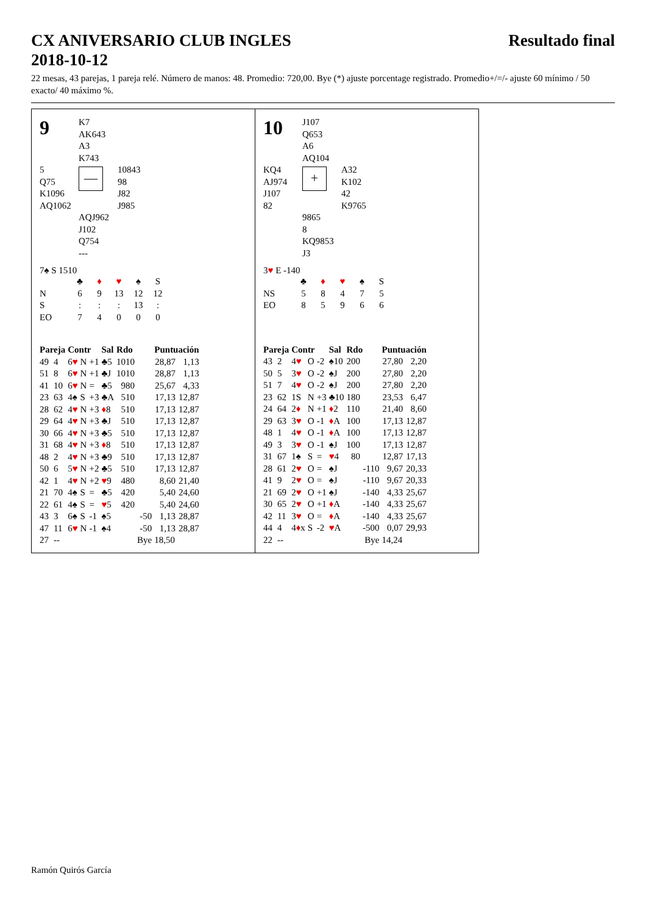CX ANIVERSARIO CLUB INGLES
2018-10-12
Resultado final
22 mesas, 43 parejas, 1 pareja relé. Número de manos: 48. Promedio: 720,00. Bye (*) ajuste porcentage registrado. Promedio+/=/- ajuste 60 mínimo / 50 exacto/ 40 máximo %.
| 9 | K7 AK643 A3 K743 | |
| 5 Q75 K1096 AQ1062 | — | 10843 98 J82 J985 |
| | AQJ962 J102 Q754 --- | |
7♠ S 1510
| | ♣ | ♦ | ♥ | ♠ | S |
| N | 6 | 9 | 13 | 12 | 12 |
| S | : | : | : | 13 | : |
| EO | 7 | 4 | 0 | 0 | 0 |
| Pareja | | Contr | | | Sal | Rdo | | Puntuación | |
| --- | --- | --- | --- | --- | --- | --- | --- | --- | --- |
| 49 | 4 | 6 ♥ | N | +1 | ♣5 | 1010 | | 28,87 | 1,13 |
| 51 | 8 | 6 ♥ | N | +1 | ♣J | 1010 | | 28,87 | 1,13 |
| 41 | 10 | 6 ♥ | N | = | ♣5 | 980 | | 25,67 | 4,33 |
| 23 | 63 | 4♠ | S | +3 | ♣A | 510 | | 17,13 | 12,87 |
| 28 | 62 | 4 ♥ | N | +3 | ♦ 8 | 510 | | 17,13 | 12,87 |
| 29 | 64 | 4 ♥ | N | +3 | ♣J | 510 | | 17,13 | 12,87 |
| 30 | 66 | 4 ♥ | N | +3 | ♣5 | 510 | | 17,13 | 12,87 |
| 31 | 68 | 4 ♥ | N | +3 | ♦ 8 | 510 | | 17,13 | 12,87 |
| 48 | 2 | 4 ♥ | N | +3 | ♣9 | 510 | | 17,13 | 12,87 |
| 50 | 6 | 5 ♥ | N | +2 | ♣5 | 510 | | 17,13 | 12,87 |
| 42 | 1 | 4 ♥ | N | +2 | ♥ 9 | 480 | | 8,60 | 21,40 |
| 21 | 70 | 4♠ | S | = | ♣5 | 420 | | 5,40 | 24,60 |
| 22 | 61 | 4♠ | S | = | ♥ 5 | 420 | | 5,40 | 24,60 |
| 43 | 3 | 6♠ | S | -1 | ♠5 | | -50 | 1,13 | 28,87 |
| 47 | 11 | 6 ♥ | N | -1 | ♠4 | | -50 | 1,13 | 28,87 |
| 27 | -- | | | | | | Bye | 18,50 | |
| 10 | J107 Q653 A6 AQ104 | |
| KQ4 AJ974 J107 82 | + | A32 K102 42 K9765 |
| | 9865 8 KQ9853 J3 | |
3♥ E -140
| | ♣ | ♦ | ♥ | ♠ | S |
| NS | 5 | 8 | 4 | 7 | 5 |
| EO | 8 | 5 | 9 | 6 | 6 |
| Pareja | | Contr | | | Sal | Rdo | | Puntuación | |
| --- | --- | --- | --- | --- | --- | --- | --- | --- | --- |
| 43 | 2 | 4 ♥ | O | -2 | ♠10 | 200 | | 27,80 | 2,20 |
| 50 | 5 | 3 ♥ | O | -2 | ♠J | 200 | | 27,80 | 2,20 |
| 51 | 7 | 4 ♥ | O | -2 | ♠J | 200 | | 27,80 | 2,20 |
| 23 | 62 | 1S | N | +3 | ♣10 | 180 | | 23,53 | 6,47 |
| 24 | 64 | 2 ♦ | N | +1 | ♦ 2 | 110 | | 21,40 | 8,60 |
| 29 | 63 | 3 ♥ | O | -1 | ♦ A | 100 | | 17,13 | 12,87 |
| 48 | 1 | 4 ♥ | O | -1 | ♦ A | 100 | | 17,13 | 12,87 |
| 49 | 3 | 3 ♥ | O | -1 | ♠J | 100 | | 17,13 | 12,87 |
| 31 | 67 | 1♠ | S | = | ♥ 4 | 80 | | 12,87 | 17,13 |
| 28 | 61 | 2 ♥ | O | = | ♠J | | -110 | 9,67 | 20,33 |
| 41 | 9 | 2 ♥ | O | = | ♠J | | -110 | 9,67 | 20,33 |
| 21 | 69 | 2 ♥ | O | +1 | ♠J | | -140 | 4,33 | 25,67 |
| 30 | 65 | 2 ♥ | O | +1 | ♦ A | | -140 | 4,33 | 25,67 |
| 42 | 11 | 3 ♥ | O | = | ♦ A | | -140 | 4,33 | 25,67 |
| 44 | 4 | 4 ♦ x | S | -2 | ♥ A | | -500 | 0,07 | 29,93 |
| 22 | -- | | | | | | Bye | 14,24 | |
Ramón Quirós García